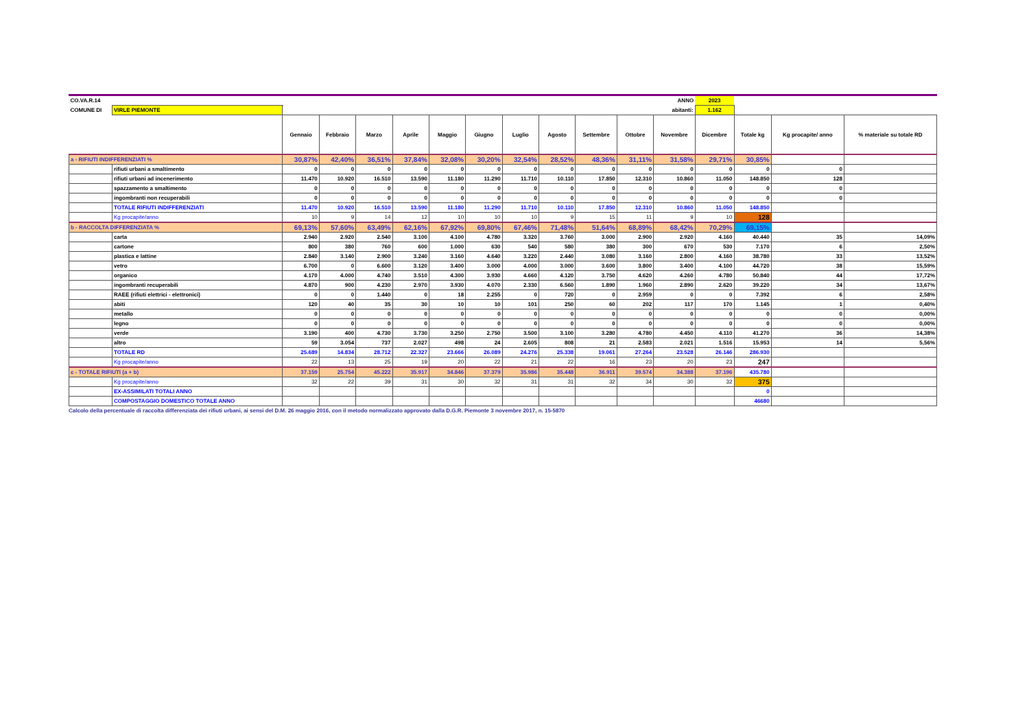| CO.VA.R.14 | | | | | | | | | | | | ANNO | 2023 | | | |
| COMUNE DI | VIRLE PIEMONTE | abitanti: | | | | | | | | | | | 1.162 | | | |
| | | Gennaio | Febbraio | Marzo | Aprile | Maggio | Giugno | Luglio | Agosto | Settembre | Ottobre | Novembre | Dicembre | Totale kg | Kg procapite/ anno | % materiale su totale RD |
| a - RIFIUTI INDIFFERENZIATI % | | 30,87% | 42,40% | 36,51% | 37,84% | 32,08% | 30,20% | 32,54% | 28,52% | 48,36% | 31,11% | 31,58% | 29,71% | 30,85% | | |
| | rifiuti urbani a smaltimento | 0 | 0 | 0 | 0 | 0 | 0 | 0 | 0 | 0 | 0 | 0 | 0 | 0 | 0 | |
| | rifiuti urbani ad incenerimento | 11.470 | 10.920 | 16.510 | 13.590 | 11.180 | 11.290 | 11.710 | 10.110 | 17.850 | 12.310 | 10.860 | 11.050 | 148.850 | 128 | |
| | spazzamento a smaltimento | 0 | 0 | 0 | 0 | 0 | 0 | 0 | 0 | 0 | 0 | 0 | 0 | 0 | 0 | |
| | ingombranti non recuperabili | 0 | 0 | 0 | 0 | 0 | 0 | 0 | 0 | 0 | 0 | 0 | 0 | 0 | 0 | |
| | TOTALE RIFIUTI INDIFFERENZIATI | 11.470 | 10.920 | 16.510 | 13.590 | 11.180 | 11.290 | 11.710 | 10.110 | 17.850 | 12.310 | 10.860 | 11.050 | 148.850 | | |
| | Kg procapite/anno | 10 | 9 | 14 | 12 | 10 | 10 | 10 | 9 | 15 | 11 | 9 | 10 | 128 | | |
| b - RACCOLTA DIFFERENZIATA % | | 69,13% | 57,60% | 63,49% | 62,16% | 67,92% | 69,80% | 67,46% | 71,48% | 51,64% | 68,89% | 68,42% | 70,29% | 69,15% | | |
| | carta | 2.940 | 2.920 | 2.540 | 3.100 | 4.100 | 4.780 | 3.320 | 3.760 | 3.000 | 2.900 | 2.920 | 4.160 | 40.440 | 35 | 14,09% |
| | cartone | 800 | 380 | 760 | 600 | 1.000 | 630 | 540 | 580 | 380 | 300 | 670 | 530 | 7.170 | 6 | 2,50% |
| | plastica e lattine | 2.840 | 3.140 | 2.900 | 3.240 | 3.160 | 4.640 | 3.220 | 2.440 | 3.080 | 3.160 | 2.800 | 4.160 | 38.780 | 33 | 13,52% |
| | vetro | 6.700 | 0 | 6.600 | 3.120 | 3.400 | 3.000 | 4.000 | 3.000 | 3.600 | 3.800 | 3.400 | 4.100 | 44.720 | 38 | 15,59% |
| | organico | 4.170 | 4.000 | 4.740 | 3.510 | 4.300 | 3.930 | 4.660 | 4.120 | 3.750 | 4.620 | 4.260 | 4.780 | 50.840 | 44 | 17,72% |
| | ingombranti recuperabili | 4.870 | 900 | 4.230 | 2.970 | 3.930 | 4.070 | 2.330 | 6.560 | 1.890 | 1.960 | 2.890 | 2.620 | 39.220 | 34 | 13,67% |
| | RAEE (rifiuti elettrici - elettronici) | 0 | 0 | 1.440 | 0 | 18 | 2.255 | 0 | 720 | 0 | 2.959 | 0 | 0 | 7.392 | 6 | 2,58% |
| | abiti | 120 | 40 | 35 | 30 | 10 | 10 | 101 | 250 | 60 | 202 | 117 | 170 | 1.145 | 1 | 0,40% |
| | metallo | 0 | 0 | 0 | 0 | 0 | 0 | 0 | 0 | 0 | 0 | 0 | 0 | 0 | 0 | 0,00% |
| | legno | 0 | 0 | 0 | 0 | 0 | 0 | 0 | 0 | 0 | 0 | 0 | 0 | 0 | 0 | 0,00% |
| | verde | 3.190 | 400 | 4.730 | 3.730 | 3.250 | 2.750 | 3.500 | 3.100 | 3.280 | 4.780 | 4.450 | 4.110 | 41.270 | 36 | 14,38% |
| | altro | 59 | 3.054 | 737 | 2.027 | 498 | 24 | 2.605 | 808 | 21 | 2.583 | 2.021 | 1.516 | 15.953 | 14 | 5,56% |
| | TOTALE RD | 25.689 | 14.834 | 28.712 | 22.327 | 23.666 | 26.089 | 24.276 | 25.338 | 19.061 | 27.264 | 23.528 | 26.146 | 286.930 | | |
| | Kg procapite/anno | 22 | 13 | 25 | 19 | 20 | 22 | 21 | 22 | 16 | 23 | 20 | 23 | 247 | | |
| c - TOTALE RIFIUTI (a + b) | | 37.159 | 25.754 | 45.222 | 35.917 | 34.846 | 37.379 | 35.986 | 35.448 | 36.911 | 39.574 | 34.388 | 37.196 | 435.780 | | |
| | Kg procapite/anno | 32 | 22 | 39 | 31 | 30 | 32 | 31 | 31 | 32 | 34 | 30 | 32 | 375 | | |
| | EX-ASSIMILATI TOTALI ANNO | | | | | | | | | | | | | 0 | | |
| | COMPOSTAGGIO DOMESTICO TOTALE ANNO | | | | | | | | | | | | | 46680 | | |
Calcolo della percentuale di raccolta differenziata dei rifiuti urbani, ai sensi del D.M. 26 maggio 2016, con il metodo normalizzato approvato dalla D.G.R. Piemonte 3 novembre 2017, n. 15-5870